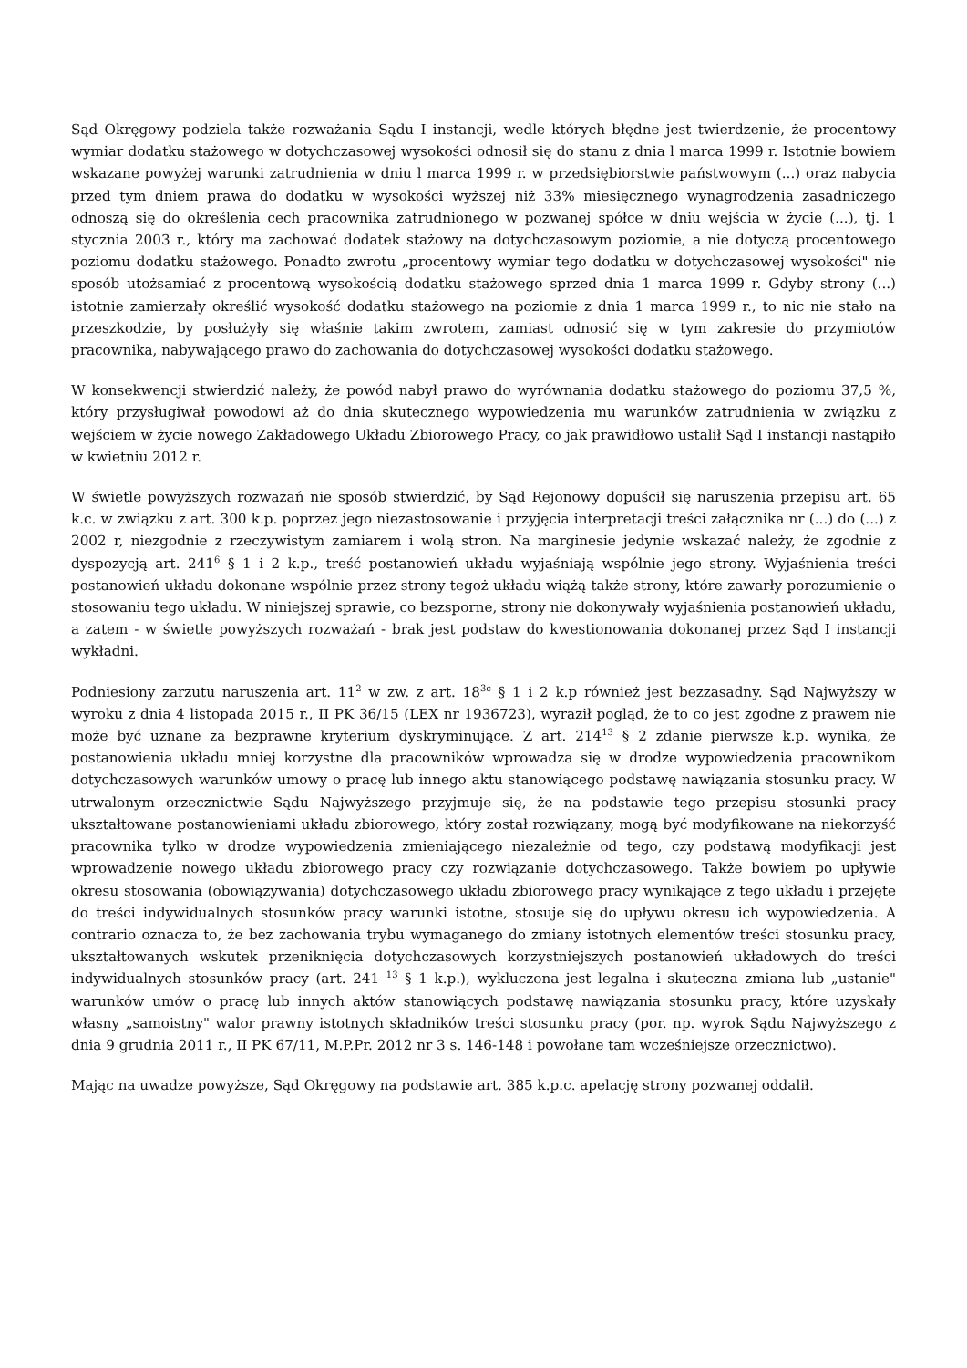Sąd Okręgowy podziela także rozważania Sądu I instancji, wedle których błędne jest twierdzenie, że procentowy wymiar dodatku stażowego w dotychczasowej wysokości odnosił się do stanu z dnia l marca 1999 r. Istotnie bowiem wskazane powyżej warunki zatrudnienia w dniu l marca 1999 r. w przedsiębiorstwie państwowym (...) oraz nabycia przed tym dniem prawa do dodatku w wysokości wyższej niż 33% miesięcznego wynagrodzenia zasadniczego odnoszą się do określenia cech pracownika zatrudnionego w pozwanej spółce w dniu wejścia w życie (...), tj. 1 stycznia 2003 r., który ma zachować dodatek stażowy na dotychczasowym poziomie, a nie dotyczą procentowego poziomu dodatku stażowego. Ponadto zwrotu „procentowy wymiar tego dodatku w dotychczasowej wysokości" nie sposób utożsamiać z procentową wysokością dodatku stażowego sprzed dnia 1 marca 1999 r. Gdyby strony (...) istotnie zamierzały określić wysokość dodatku stażowego na poziomie z dnia 1 marca 1999 r., to nic nie stało na przeszkodzie, by posłużyły się właśnie takim zwrotem, zamiast odnosić się w tym zakresie do przymiotów pracownika, nabywającego prawo do zachowania do dotychczasowej wysokości dodatku stażowego.
W konsekwencji stwierdzić należy, że powód nabył prawo do wyrównania dodatku stażowego do poziomu 37,5 %, który przysługiwał powodowi aż do dnia skutecznego wypowiedzenia mu warunków zatrudnienia w związku z wejściem w życie nowego Zakładowego Układu Zbiorowego Pracy, co jak prawidłowo ustalił Sąd I instancji nastąpiło w kwietniu 2012 r.
W świetle powyższych rozważań nie sposób stwierdzić, by Sąd Rejonowy dopuścił się naruszenia przepisu art. 65 k.c. w związku z art. 300 k.p. poprzez jego niezastosowanie i przyjęcia interpretacji treści załącznika nr (...) do (...) z 2002 r, niezgodnie z rzeczywistym zamiarem i wolą stron. Na marginesie jedynie wskazać należy, że zgodnie z dyspozycją art. 241<sup>6</sup> § 1 i 2 k.p., treść postanowień układu wyjaśniają wspólnie jego strony. Wyjaśnienia treści postanowień układu dokonane wspólnie przez strony tegoż układu wiążą także strony, które zawarły porozumienie o stosowaniu tego układu. W niniejszej sprawie, co bezsporne, strony nie dokonywały wyjaśnienia postanowień układu, a zatem - w świetle powyższych rozważań - brak jest podstaw do kwestionowania dokonanej przez Sąd I instancji wykładni.
Podniesiony zarzutu naruszenia art. 11<sup>2</sup> w zw. z art. 18<sup>3c</sup> § 1 i 2 k.p również jest bezzasadny. Sąd Najwyższy w wyroku z dnia 4 listopada 2015 r., II PK 36/15 (LEX nr 1936723), wyraził pogląd, że to co jest zgodne z prawem nie może być uznane za bezprawne kryterium dyskryminujące. Z art. 214<sup>13</sup> § 2 zdanie pierwsze k.p. wynika, że postanowienia układu mniej korzystne dla pracowników wprowadza się w drodze wypowiedzenia pracownikom dotychczasowych warunków umowy o pracę lub innego aktu stanowiącego podstawę nawiązania stosunku pracy. W utrwalonym orzecznictwie Sądu Najwyższego przyjmuje się, że na podstawie tego przepisu stosunki pracy ukształtowane postanowieniami układu zbiorowego, który został rozwiązany, mogą być modyfikowane na niekorzyść pracownika tylko w drodze wypowiedzenia zmieniającego niezależnie od tego, czy podstawą modyfikacji jest wprowadzenie nowego układu zbiorowego pracy czy rozwiązanie dotychczasowego. Także bowiem po upływie okresu stosowania (obowiązywania) dotychczasowego układu zbiorowego pracy wynikające z tego układu i przejęte do treści indywidualnych stosunków pracy warunki istotne, stosuje się do upływu okresu ich wypowiedzenia. A contrario oznacza to, że bez zachowania trybu wymaganego do zmiany istotnych elementów treści stosunku pracy, ukształtowanych wskutek przeniknięcia dotychczasowych korzystniejszych postanowień układowych do treści indywidualnych stosunków pracy (art. 241 <sup>13</sup> § 1 k.p.), wykluczona jest legalna i skuteczna zmiana lub „ustanie" warunków umów o pracę lub innych aktów stanowiących podstawę nawiązania stosunku pracy, które uzyskały własny „samoistny" walor prawny istotnych składników treści stosunku pracy (por. np. wyrok Sądu Najwyższego z dnia 9 grudnia 2011 r., II PK 67/11, M.P.Pr. 2012 nr 3 s. 146-148 i powołane tam wcześniejsze orzecznictwo).
Mając na uwadze powyższe, Sąd Okręgowy na podstawie art. 385 k.p.c. apelację strony pozwanej oddalił.